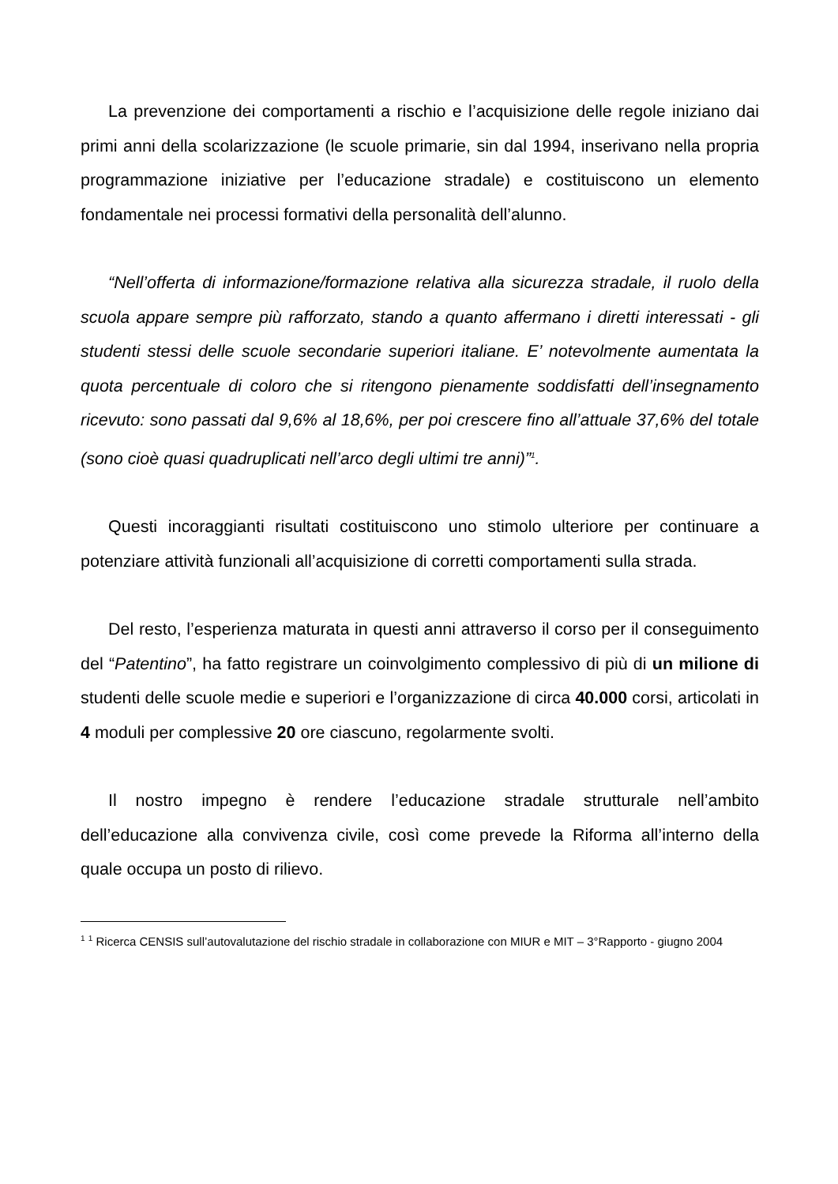La prevenzione dei comportamenti a rischio e l’acquisizione delle regole iniziano dai primi anni della scolarizzazione (le scuole primarie, sin dal 1994, inserivano nella propria programmazione iniziative per l’educazione stradale) e costituiscono un elemento fondamentale nei processi formativi della personalità dell’alunno.
“Nell’offerta di informazione/formazione relativa alla sicurezza stradale, il ruolo della scuola appare sempre più rafforzato, stando a quanto affermano i diretti interessati - gli studenti stessi delle scuole secondarie superiori italiane. E’ notevolmente aumentata la quota percentuale di coloro che si ritengono pienamente soddisfatti dell’insegnamento ricevuto: sono passati dal 9,6% al 18,6%, per poi crescere fino all’attuale 37,6% del totale (sono cioè quasi quadruplicati nell’arco degli ultimi tre anni)”<sup>1</sup>.
Questi incoraggianti risultati costituiscono uno stimolo ulteriore per continuare a potenziare attività funzionali all’acquisizione di corretti comportamenti sulla strada.
Del resto, l’esperienza maturata in questi anni attraverso il corso per il conseguimento del “Patentino”, ha fatto registrare un coinvolgimento complessivo di più di un milione di studenti delle scuole medie e superiori e l’organizzazione di circa 40.000 corsi, articolati in 4 moduli per complessive 20 ore ciascuno, regolarmente svolti.
Il nostro impegno è rendere l’educazione stradale strutturale nell’ambito dell’educazione alla convivenza civile, così come prevede la Riforma all’interno della quale occupa un posto di rilievo.
<sup>1</sup> <sup>1</sup> Ricerca CENSIS sull’autovalutazione del rischio stradale in collaborazione con MIUR e MIT – 3°Rapporto - giugno 2004